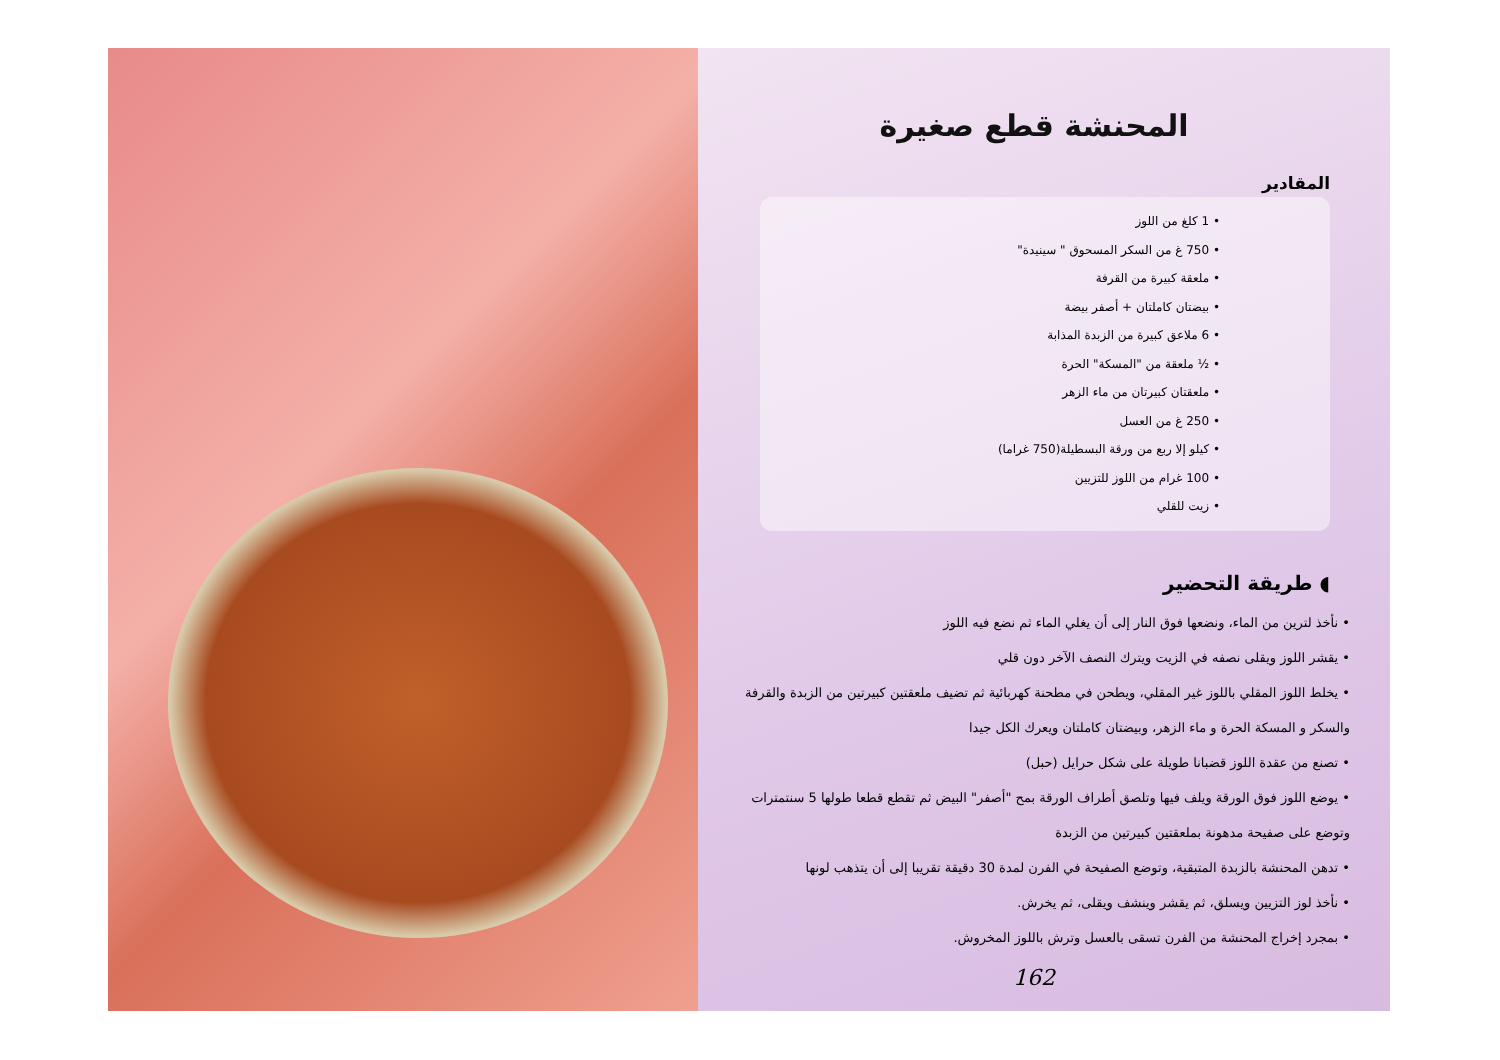المحنشة قطع صغيرة
المقادير
• 1 كلغ من اللوز
• 750 غ من السكر المسحوق " سينيدة"
• ملعقة كبيرة من القرفة
• بيضتان كاملتان + أصفر بيضة
• 6 ملاعق كبيرة من الزبدة المذابة
• ½ ملعقة من "المسكة" الحرة
• ملعقتان كبيرتان من ماء الزهر
• 250 غ من العسل
• كيلو إلا ربع من ورقة البسطيلة(750 غراما)
• 100 غرام من اللوز للتزيين
• زيت للقلي
◖ طريقة التحضير
• نأخذ لترين من الماء، ونضعها فوق النار إلى أن يغلي الماء ثم نضع فيه اللوز
• يقشر اللوز ويقلى نصفه في الزيت ويترك النصف الآخر دون قلي
• يخلط اللوز المقلي باللوز غير المقلي، ويطحن في مطحنة كهربائية ثم تضيف ملعقتين كبيرتين من الزبدة والقرفة والسكر و المسكة الحرة و ماء الزهر، وبيضتان كاملتان ويعرك الكل جيدا
• تصنع من عقدة اللوز قضبانا طويلة على شكل حرايل (حبل)
• يوضع اللوز فوق الورقة ويلف فيها وتلصق أطراف الورقة بمح "أصفر" البيض ثم تقطع قطعا طولها 5 سنتمترات وتوضع على صفيحة مدهونة بملعقتين كبيرتين من الزبدة
• تدهن المحنشة بالزبدة المتبقية، وتوضع الصفيحة في الفرن لمدة 30 دقيقة تقريبا إلى أن يتذهب لونها
• نأخذ لوز التزيين ويسلق، ثم يقشر وينشف ويقلى، ثم يخرش.
• بمجرد إخراج المحنشة من الفرن تسقى بالعسل وترش باللوز المخروش.
162